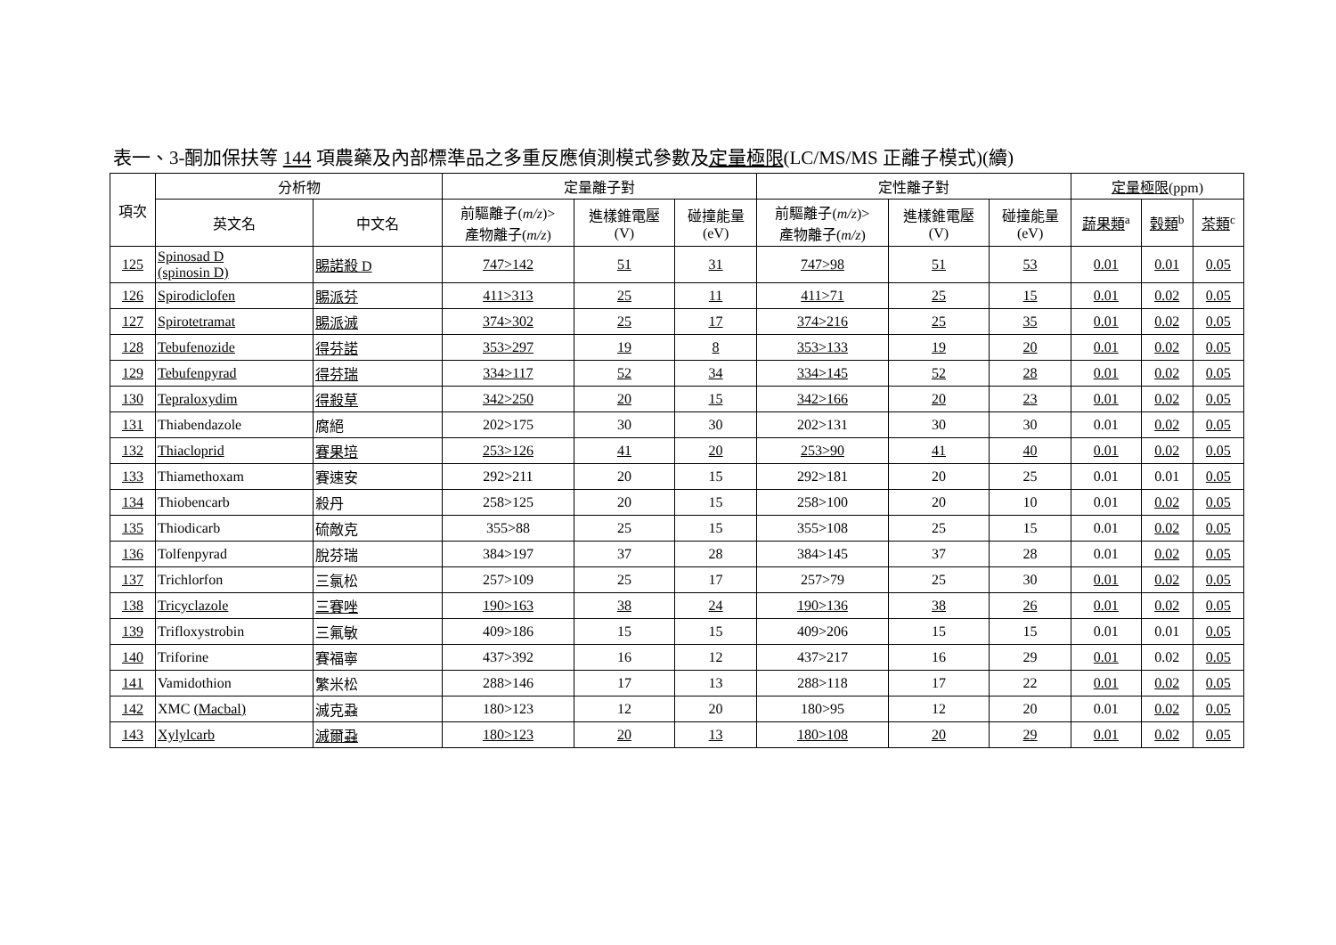表一、3-酮加保扶等 144 項農藥及內部標準品之多重反應偵測模式參數及定量極限(LC/MS/MS 正離子模式)(續)
| 項次 | 分析物 | | 定量離子對 | | | 定性離子對 | | | 定量極限 (ppm) | | |
| --- | --- | --- | --- | --- | --- | --- | --- | --- | --- | --- | --- |
| | 英文名 | 中文名 | 前驅離子( m/z )> 產物離子( m/z ) | 進樣錐電壓 (V) | 碰撞能量 (eV) | 前驅離子( m/z )> 產物離子( m/z ) | 進樣錐電壓 (V) | 碰撞能量 (eV) | 蔬果類<sup>a</sup> | 穀類<sup>b</sup> | 茶類<sup>c</sup> |
| 125 | Spinosad D (spinosin D) | 賜諾殺 D | 747>142 | 51 | 31 | 747>98 | 51 | 53 | 0.01 | 0.01 | 0.05 |
| 126 | Spirodiclofen | 賜派芬 | 411>313 | 25 | 11 | 411>71 | 25 | 15 | 0.01 | 0.02 | 0.05 |
| 127 | Spirotetramat | 賜派滅 | 374>302 | 25 | 17 | 374>216 | 25 | 35 | 0.01 | 0.02 | 0.05 |
| 128 | Tebufenozide | 得芬諾 | 353>297 | 19 | 8 | 353>133 | 19 | 20 | 0.01 | 0.02 | 0.05 |
| 129 | Tebufenpyrad | 得芬瑞 | 334>117 | 52 | 34 | 334>145 | 52 | 28 | 0.01 | 0.02 | 0.05 |
| 130 | Tepraloxydim | 得殺草 | 342>250 | 20 | 15 | 342>166 | 20 | 23 | 0.01 | 0.02 | 0.05 |
| 131 | Thiabendazole | 腐絕 | 202>175 | 30 | 30 | 202>131 | 30 | 30 | 0.01 | 0.02 | 0.05 |
| 132 | Thiacloprid | 賽果培 | 253>126 | 41 | 20 | 253>90 | 41 | 40 | 0.01 | 0.02 | 0.05 |
| 133 | Thiamethoxam | 賽速安 | 292>211 | 20 | 15 | 292>181 | 20 | 25 | 0.01 | 0.01 | 0.05 |
| 134 | Thiobencarb | 殺丹 | 258>125 | 20 | 15 | 258>100 | 20 | 10 | 0.01 | 0.02 | 0.05 |
| 135 | Thiodicarb | 硫敵克 | 355>88 | 25 | 15 | 355>108 | 25 | 15 | 0.01 | 0.02 | 0.05 |
| 136 | Tolfenpyrad | 脫芬瑞 | 384>197 | 37 | 28 | 384>145 | 37 | 28 | 0.01 | 0.02 | 0.05 |
| 137 | Trichlorfon | 三氯松 | 257>109 | 25 | 17 | 257>79 | 25 | 30 | 0.01 | 0.02 | 0.05 |
| 138 | Tricyclazole | 三賽唑 | 190>163 | 38 | 24 | 190>136 | 38 | 26 | 0.01 | 0.02 | 0.05 |
| 139 | Trifloxystrobin | 三氟敏 | 409>186 | 15 | 15 | 409>206 | 15 | 15 | 0.01 | 0.01 | 0.05 |
| 140 | Triforine | 賽福寧 | 437>392 | 16 | 12 | 437>217 | 16 | 29 | 0.01 | 0.02 | 0.05 |
| 141 | Vamidothion | 繁米松 | 288>146 | 17 | 13 | 288>118 | 17 | 22 | 0.01 | 0.02 | 0.05 |
| 142 | XMC (Macbal) | 滅克蝨 | 180>123 | 12 | 20 | 180>95 | 12 | 20 | 0.01 | 0.02 | 0.05 |
| 143 | Xylylcarb | 滅爾蝨 | 180>123 | 20 | 13 | 180>108 | 20 | 29 | 0.01 | 0.02 | 0.05 |